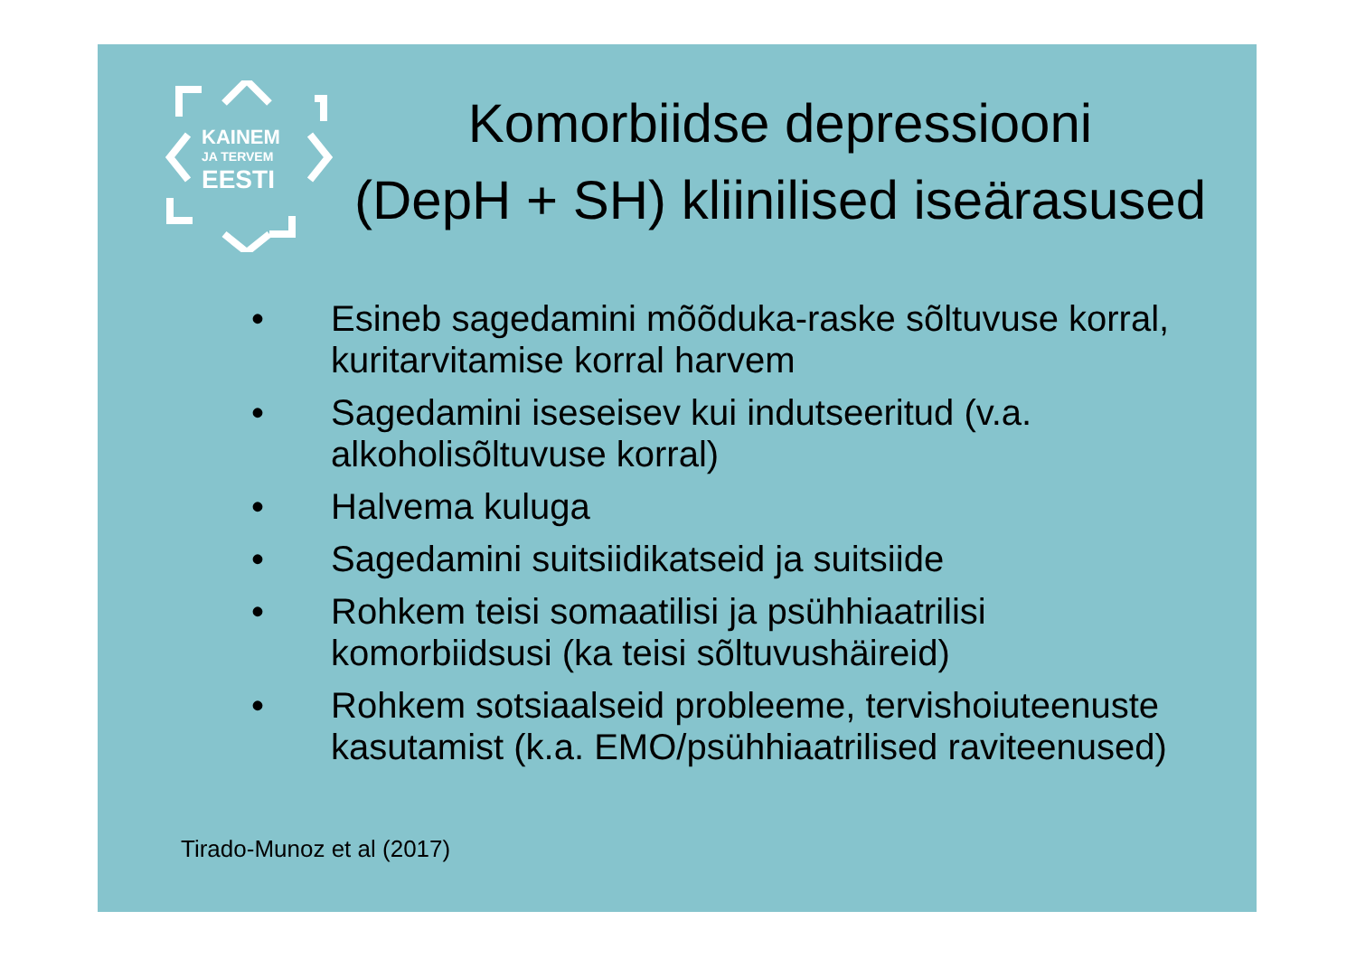KAINEM
JA TERVEM
EESTI
Komorbiidse depressiooni
(DepH + SH) kliinilised iseärasused
• Esineb sagedamini mõõduka-raske sõltuvuse korral, kuritarvitamise korral harvem
• Sagedamini iseseisev kui indutseeritud (v.a. alkoholisõltuvuse korral)
• Halvema kuluga
• Sagedamini suitsiidikatseid ja suitsiide
• Rohkem teisi somaatilisi ja psühhiaatrilisi komorbiidsusi (ka teisi sõltuvushäireid)
• Rohkem sotsiaalseid probleeme, tervishoiuteenuste kasutamist (k.a. EMO/psühhiaatrilised raviteenused)
Tirado-Munoz et al (2017)